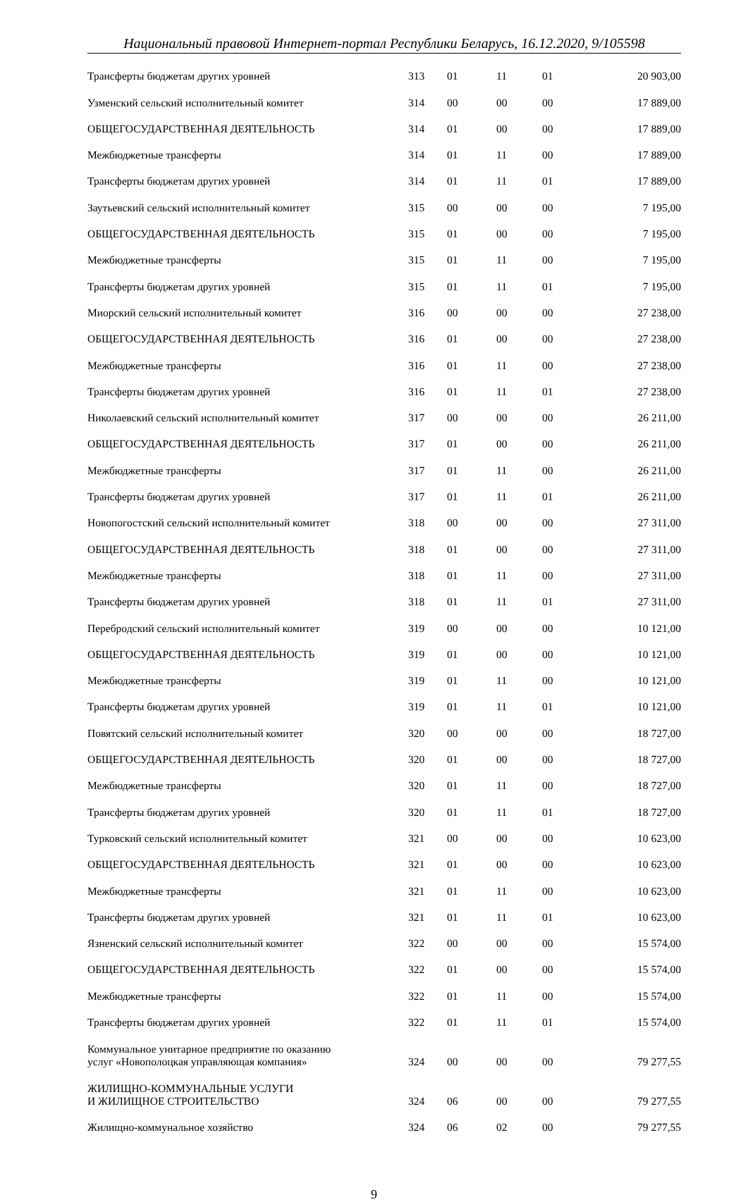Национальный правовой Интернет-портал Республики Беларусь, 16.12.2020, 9/105598
| Трансферты бюджетам других уровней | 313 | 01 | 11 | 01 | 20 903,00 |
| Узменский сельский исполнительный комитет | 314 | 00 | 00 | 00 | 17 889,00 |
| ОБЩЕГОСУДАРСТВЕННАЯ ДЕЯТЕЛЬНОСТЬ | 314 | 01 | 00 | 00 | 17 889,00 |
| Межбюджетные трансферты | 314 | 01 | 11 | 00 | 17 889,00 |
| Трансферты бюджетам других уровней | 314 | 01 | 11 | 01 | 17 889,00 |
| Заутьевский сельский исполнительный комитет | 315 | 00 | 00 | 00 | 7 195,00 |
| ОБЩЕГОСУДАРСТВЕННАЯ ДЕЯТЕЛЬНОСТЬ | 315 | 01 | 00 | 00 | 7 195,00 |
| Межбюджетные трансферты | 315 | 01 | 11 | 00 | 7 195,00 |
| Трансферты бюджетам других уровней | 315 | 01 | 11 | 01 | 7 195,00 |
| Миорский сельский исполнительный комитет | 316 | 00 | 00 | 00 | 27 238,00 |
| ОБЩЕГОСУДАРСТВЕННАЯ ДЕЯТЕЛЬНОСТЬ | 316 | 01 | 00 | 00 | 27 238,00 |
| Межбюджетные трансферты | 316 | 01 | 11 | 00 | 27 238,00 |
| Трансферты бюджетам других уровней | 316 | 01 | 11 | 01 | 27 238,00 |
| Николаевский сельский исполнительный комитет | 317 | 00 | 00 | 00 | 26 211,00 |
| ОБЩЕГОСУДАРСТВЕННАЯ ДЕЯТЕЛЬНОСТЬ | 317 | 01 | 00 | 00 | 26 211,00 |
| Межбюджетные трансферты | 317 | 01 | 11 | 00 | 26 211,00 |
| Трансферты бюджетам других уровней | 317 | 01 | 11 | 01 | 26 211,00 |
| Новопогостский сельский исполнительный комитет | 318 | 00 | 00 | 00 | 27 311,00 |
| ОБЩЕГОСУДАРСТВЕННАЯ ДЕЯТЕЛЬНОСТЬ | 318 | 01 | 00 | 00 | 27 311,00 |
| Межбюджетные трансферты | 318 | 01 | 11 | 00 | 27 311,00 |
| Трансферты бюджетам других уровней | 318 | 01 | 11 | 01 | 27 311,00 |
| Перебродский сельский исполнительный комитет | 319 | 00 | 00 | 00 | 10 121,00 |
| ОБЩЕГОСУДАРСТВЕННАЯ ДЕЯТЕЛЬНОСТЬ | 319 | 01 | 00 | 00 | 10 121,00 |
| Межбюджетные трансферты | 319 | 01 | 11 | 00 | 10 121,00 |
| Трансферты бюджетам других уровней | 319 | 01 | 11 | 01 | 10 121,00 |
| Повятский сельский исполнительный комитет | 320 | 00 | 00 | 00 | 18 727,00 |
| ОБЩЕГОСУДАРСТВЕННАЯ ДЕЯТЕЛЬНОСТЬ | 320 | 01 | 00 | 00 | 18 727,00 |
| Межбюджетные трансферты | 320 | 01 | 11 | 00 | 18 727,00 |
| Трансферты бюджетам других уровней | 320 | 01 | 11 | 01 | 18 727,00 |
| Турковский сельский исполнительный комитет | 321 | 00 | 00 | 00 | 10 623,00 |
| ОБЩЕГОСУДАРСТВЕННАЯ ДЕЯТЕЛЬНОСТЬ | 321 | 01 | 00 | 00 | 10 623,00 |
| Межбюджетные трансферты | 321 | 01 | 11 | 00 | 10 623,00 |
| Трансферты бюджетам других уровней | 321 | 01 | 11 | 01 | 10 623,00 |
| Язненский сельский исполнительный комитет | 322 | 00 | 00 | 00 | 15 574,00 |
| ОБЩЕГОСУДАРСТВЕННАЯ ДЕЯТЕЛЬНОСТЬ | 322 | 01 | 00 | 00 | 15 574,00 |
| Межбюджетные трансферты | 322 | 01 | 11 | 00 | 15 574,00 |
| Трансферты бюджетам других уровней | 322 | 01 | 11 | 01 | 15 574,00 |
| Коммунальное унитарное предприятие по оказанию услуг «Новополоцкая управляющая компания» | 324 | 00 | 00 | 00 | 79 277,55 |
| ЖИЛИЩНО-КОММУНАЛЬНЫЕ УСЛУГИ И ЖИЛИЩНОЕ СТРОИТЕЛЬСТВО | 324 | 06 | 00 | 00 | 79 277,55 |
| Жилищно-коммунальное хозяйство | 324 | 06 | 02 | 00 | 79 277,55 |
9